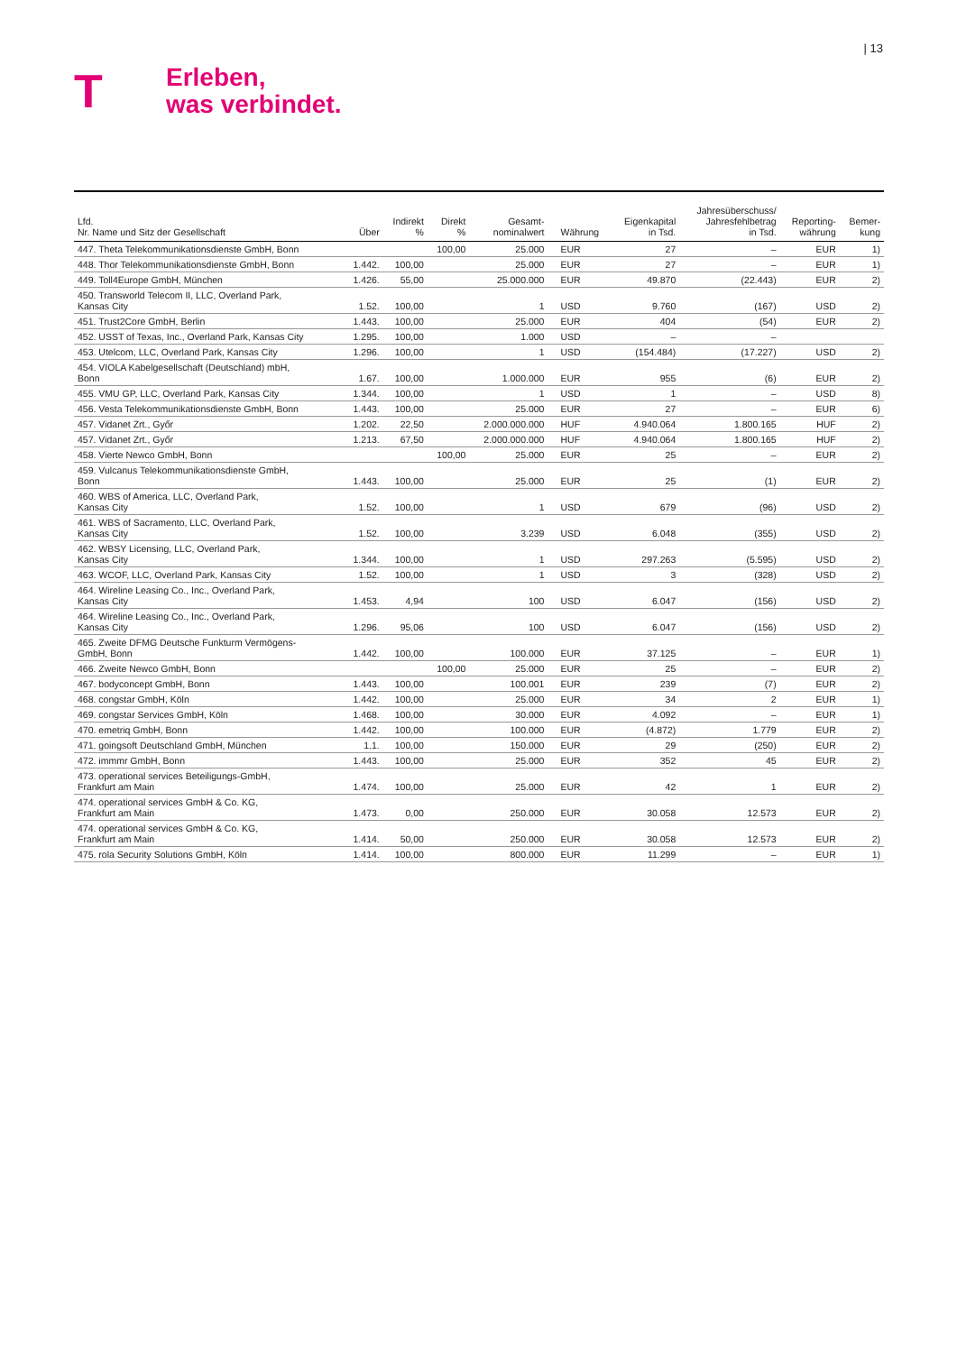| 13
T
Erleben,
was verbindet.
| Lfd. Nr. Name und Sitz der Gesellschaft | Über | Indirekt % | Direkt % | Gesamt- nominalwert | Währung | Eigenkapital in Tsd. | Jahresüberschuss/ Jahresfehlbetrag in Tsd. | Reporting- währung | Bemer- kung |
| --- | --- | --- | --- | --- | --- | --- | --- | --- | --- |
| 447. Theta Telekommunikationsdienste GmbH, Bonn | | | 100,00 | 25.000 | EUR | 27 | – | EUR | 1) |
| 448. Thor Telekommunikationsdienste GmbH, Bonn | 1.442. | 100,00 | | 25.000 | EUR | 27 | – | EUR | 1) |
| 449. Toll4Europe GmbH, München | 1.426. | 55,00 | | 25.000.000 | EUR | 49.870 | (22.443) | EUR | 2) |
| 450. Transworld Telecom II, LLC, Overland Park, Kansas City | 1.52. | 100,00 | | 1 | USD | 9.760 | (167) | USD | 2) |
| 451. Trust2Core GmbH, Berlin | 1.443. | 100,00 | | 25.000 | EUR | 404 | (54) | EUR | 2) |
| 452. USST of Texas, Inc., Overland Park, Kansas City | 1.295. | 100,00 | | 1.000 | USD | – | – | | |
| 453. Utelcom, LLC, Overland Park, Kansas City | 1.296. | 100,00 | | 1 | USD | (154.484) | (17.227) | USD | 2) |
| 454. VIOLA Kabelgesellschaft (Deutschland) mbH, Bonn | 1.67. | 100,00 | | 1.000.000 | EUR | 955 | (6) | EUR | 2) |
| 455. VMU GP, LLC, Overland Park, Kansas City | 1.344. | 100,00 | | 1 | USD | 1 | – | USD | 8) |
| 456. Vesta Telekommunikationsdienste GmbH, Bonn | 1.443. | 100,00 | | 25.000 | EUR | 27 | – | EUR | 6) |
| 457. Vidanet Zrt., Győr | 1.202. | 22,50 | | 2.000.000.000 | HUF | 4.940.064 | 1.800.165 | HUF | 2) |
| 457. Vidanet Zrt., Győr | 1.213. | 67,50 | | 2.000.000.000 | HUF | 4.940.064 | 1.800.165 | HUF | 2) |
| 458. Vierte Newco GmbH, Bonn | | | 100,00 | 25.000 | EUR | 25 | – | EUR | 2) |
| 459. Vulcanus Telekommunikationsdienste GmbH, Bonn | 1.443. | 100,00 | | 25.000 | EUR | 25 | (1) | EUR | 2) |
| 460. WBS of America, LLC, Overland Park, Kansas City | 1.52. | 100,00 | | 1 | USD | 679 | (96) | USD | 2) |
| 461. WBS of Sacramento, LLC, Overland Park, Kansas City | 1.52. | 100,00 | | 3.239 | USD | 6.048 | (355) | USD | 2) |
| 462. WBSY Licensing, LLC, Overland Park, Kansas City | 1.344. | 100,00 | | 1 | USD | 297.263 | (5.595) | USD | 2) |
| 463. WCOF, LLC, Overland Park, Kansas City | 1.52. | 100,00 | | 1 | USD | 3 | (328) | USD | 2) |
| 464. Wireline Leasing Co., Inc., Overland Park, Kansas City | 1.453. | 4,94 | | 100 | USD | 6.047 | (156) | USD | 2) |
| 464. Wireline Leasing Co., Inc., Overland Park, Kansas City | 1.296. | 95,06 | | 100 | USD | 6.047 | (156) | USD | 2) |
| 465. Zweite DFMG Deutsche Funkturm Vermögens- GmbH, Bonn | 1.442. | 100,00 | | 100.000 | EUR | 37.125 | – | EUR | 1) |
| 466. Zweite Newco GmbH, Bonn | | | 100,00 | 25.000 | EUR | 25 | – | EUR | 2) |
| 467. bodyconcept GmbH, Bonn | 1.443. | 100,00 | | 100.001 | EUR | 239 | (7) | EUR | 2) |
| 468. congstar GmbH, Köln | 1.442. | 100,00 | | 25.000 | EUR | 34 | 2 | EUR | 1) |
| 469. congstar Services GmbH, Köln | 1.468. | 100,00 | | 30.000 | EUR | 4.092 | – | EUR | 1) |
| 470. emetriq GmbH, Bonn | 1.442. | 100,00 | | 100.000 | EUR | (4.872) | 1.779 | EUR | 2) |
| 471. goingsoft Deutschland GmbH, München | 1.1. | 100,00 | | 150.000 | EUR | 29 | (250) | EUR | 2) |
| 472. immmr GmbH, Bonn | 1.443. | 100,00 | | 25.000 | EUR | 352 | 45 | EUR | 2) |
| 473. operational services Beteiligungs-GmbH, Frankfurt am Main | 1.474. | 100,00 | | 25.000 | EUR | 42 | 1 | EUR | 2) |
| 474. operational services GmbH & Co. KG, Frankfurt am Main | 1.473. | 0,00 | | 250.000 | EUR | 30.058 | 12.573 | EUR | 2) |
| 474. operational services GmbH & Co. KG, Frankfurt am Main | 1.414. | 50,00 | | 250.000 | EUR | 30.058 | 12.573 | EUR | 2) |
| 475. rola Security Solutions GmbH, Köln | 1.414. | 100,00 | | 800.000 | EUR | 11.299 | – | EUR | 1) |